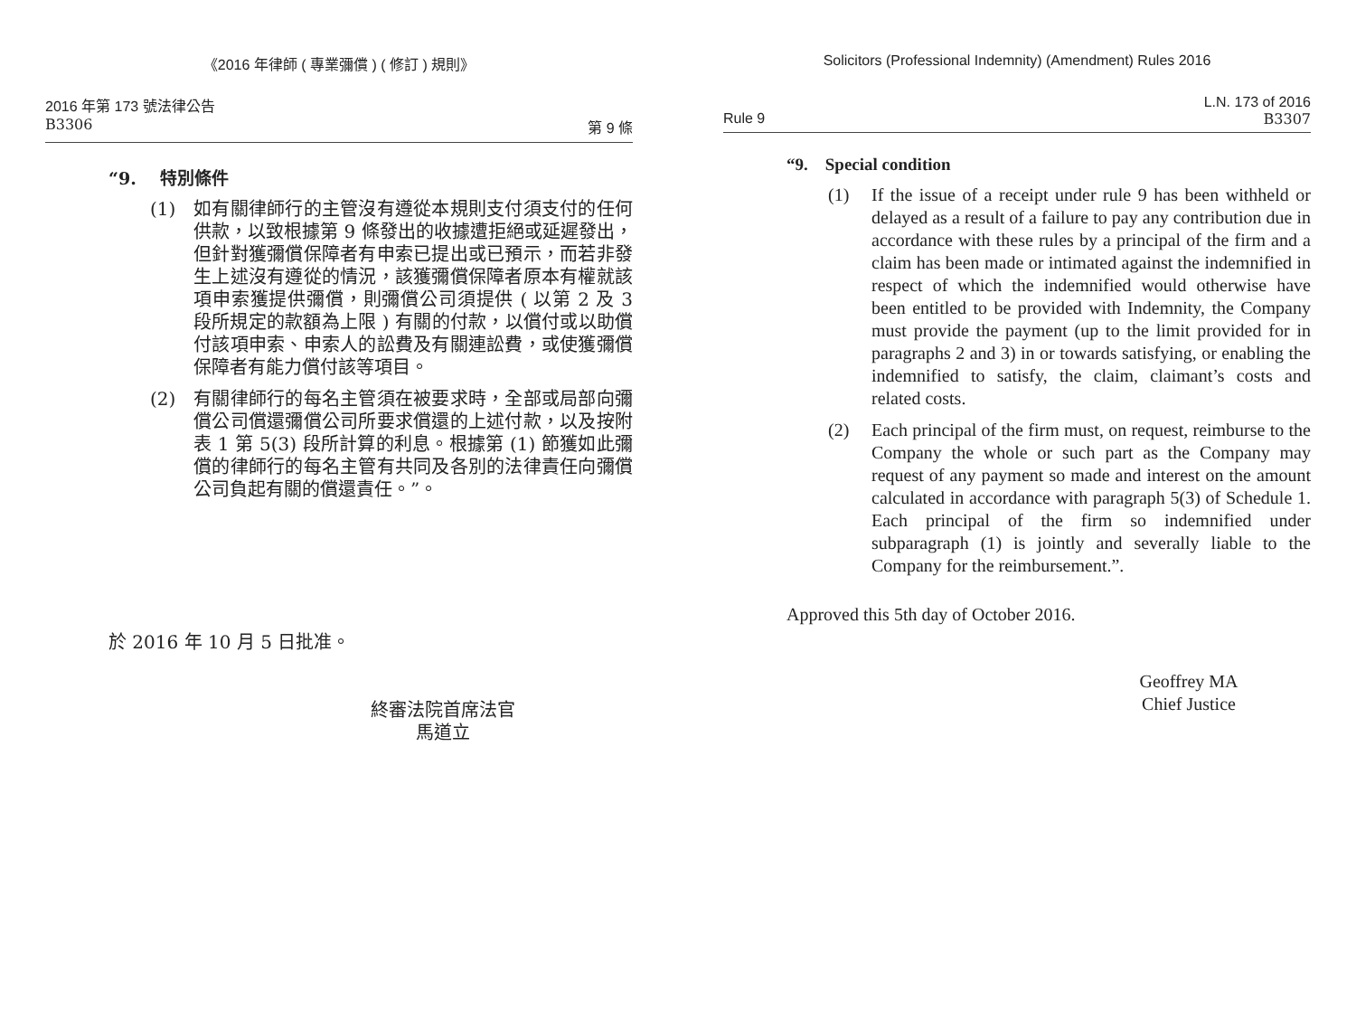《2016 年律師 ( 專業彌償 ) ( 修訂 ) 規則》
2016 年第 173 號法律公告
B3306 第 9 條
“9. 特別條件
(1) 如有關律師行的主管沒有遵從本規則支付須支付的任何供款，以致根據第 9 條發出的收據遭拒絕或延遲發出，但針對獲彌償保障者有申索已提出或已預示，而若非發生上述沒有遵從的情況，該獲彌償保障者原本有權就該項申索獲提供彌償，則彌償公司須提供 ( 以第 2 及 3 段所規定的款額為上限 ) 有關的付款，以償付或以助償付該項申索、申索人的訟費及有關連訟費，或使獲彌償保障者有能力償付該等項目。
(2) 有關律師行的每名主管須在被要求時，全部或局部向彌償公司償還彌償公司所要求償還的上述付款，以及按附表 1 第 5(3) 段所計算的利息。根據第 (1) 節獲如此彌償的律師行的每名主管有共同及各別的法律責任向彌償公司負起有關的償還責任。”。
於 2016 年 10 月 5 日批准。
終審法院首席法官
馬道立
Solicitors (Professional Indemnity) (Amendment) Rules 2016
L.N. 173 of 2016
Rule 9 B3307
“9. Special condition
(1) If the issue of a receipt under rule 9 has been withheld or delayed as a result of a failure to pay any contribution due in accordance with these rules by a principal of the firm and a claim has been made or intimated against the indemnified in respect of which the indemnified would otherwise have been entitled to be provided with Indemnity, the Company must provide the payment (up to the limit provided for in paragraphs 2 and 3) in or towards satisfying, or enabling the indemnified to satisfy, the claim, claimant’s costs and related costs.
(2) Each principal of the firm must, on request, reimburse to the Company the whole or such part as the Company may request of any payment so made and interest on the amount calculated in accordance with paragraph 5(3) of Schedule 1. Each principal of the firm so indemnified under subparagraph (1) is jointly and severally liable to the Company for the reimbursement.”.
Approved this 5th day of October 2016.
Geoffrey MA
Chief Justice